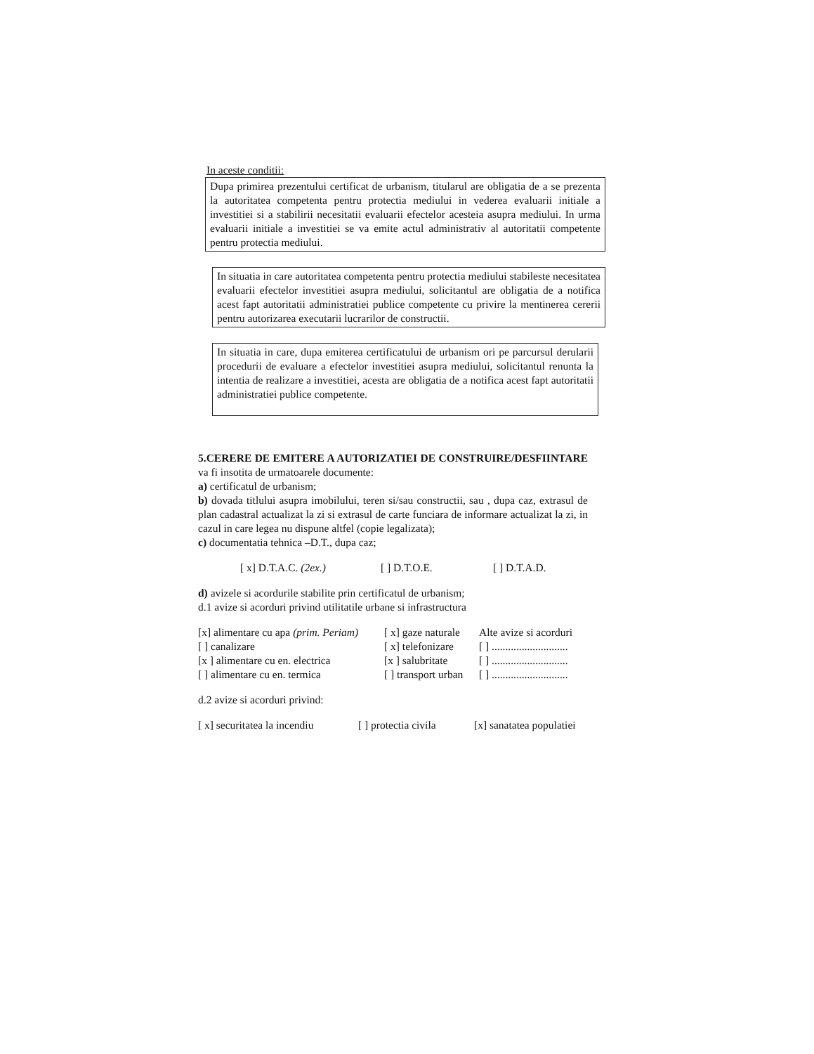In aceste conditii:
Dupa primirea prezentului certificat de urbanism, titularul are obligatia de a se prezenta la autoritatea competenta pentru protectia mediului in vederea evaluarii initiale a investitiei si a stabilirii necesitatii evaluarii efectelor acesteia asupra mediului. In urma evaluarii initiale a investitiei se va emite actul administrativ al autoritatii competente pentru protectia mediului.
In situatia in care autoritatea competenta pentru protectia mediului stabileste necesitatea evaluarii efectelor investitiei asupra mediului, solicitantul are obligatia de a notifica acest fapt autoritatii administratiei publice competente cu privire la mentinerea cererii pentru autorizarea executarii lucrarilor de constructii.
In situatia in care, dupa emiterea certificatului de urbanism ori pe parcursul derularii procedurii de evaluare a efectelor investitiei asupra mediului, solicitantul renunta la intentia de realizare a investitiei, acesta are obligatia de a notifica acest fapt autoritatii administratiei publice competente.
5.CERERE DE EMITERE A AUTORIZATIEI DE CONSTRUIRE/DESFIINTARE va fi insotita de urmatoarele documente:
a) certificatul de urbanism;
b) dovada titlului asupra imobilului, teren si/sau constructii, sau , dupa caz, extrasul de plan cadastral actualizat la zi si extrasul de carte funciara de informare actualizat la zi, in cazul in care legea nu dispune altfel (copie legalizata);
c) documentatia tehnica –D.T., dupa caz;
[ x] D.T.A.C. (2ex.) [ ] D.T.O.E. [ ] D.T.A.D.
d) avizele si acordurile stabilite prin certificatul de urbanism;
d.1 avize si acorduri privind utilitatile urbane si infrastructura
[x] alimentare cu apa (prim. Periam) [ x] gaze naturale Alte avize si acorduri
[ ] canalizare [ x] telefonizare [ ] ............................
[x ] alimentare cu en. electrica [x ] salubritate [ ] ............................
[ ] alimentare cu en. termica [ ] transport urban [ ] ............................
d.2 avize si acorduri privind:
[ x] securitatea la incendiu [ ] protectia civila [x] sanatatea populatiei